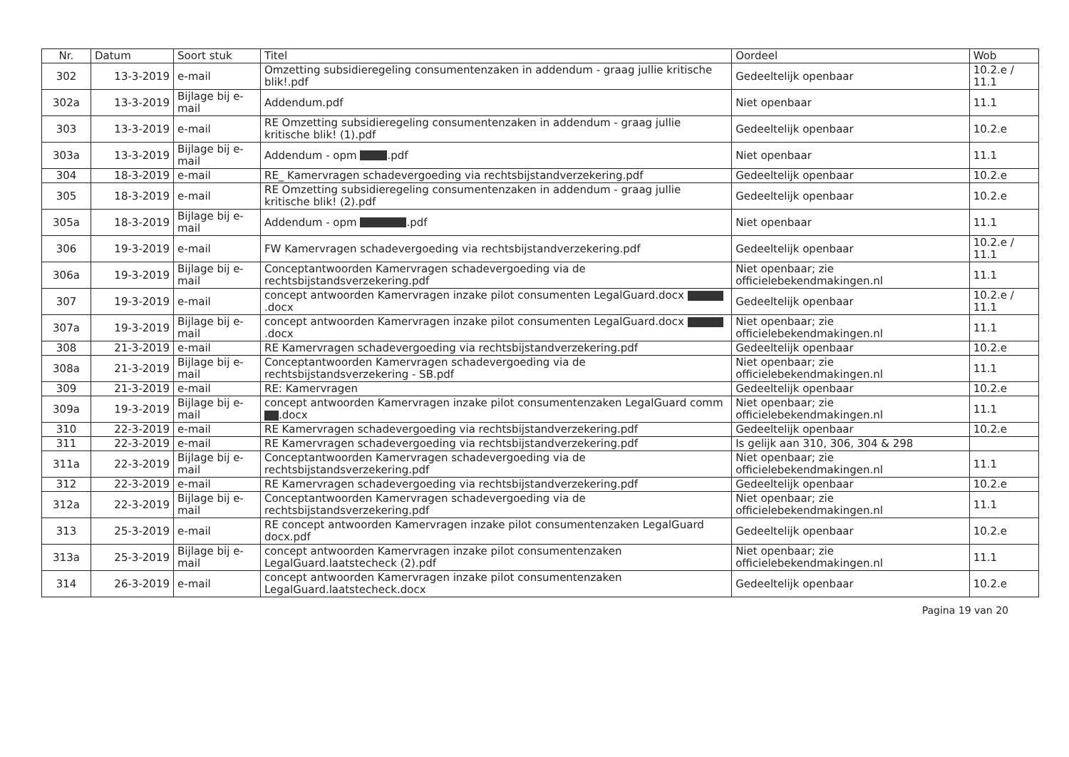| Nr. | Datum | Soort stuk | Titel | Oordeel | Wob |
| --- | --- | --- | --- | --- | --- |
| 302 | 13-3-2019 | e-mail | Omzetting subsidieregeling consumentenzaken in addendum - graag jullie kritische blik!.pdf | Gedeeltelijk openbaar | 10.2.e / 11.1 |
| 302a | 13-3-2019 | Bijlage bij e-mail | Addendum.pdf | Niet openbaar | 11.1 |
| 303 | 13-3-2019 | e-mail | RE Omzetting subsidieregeling consumentenzaken in addendum - graag jullie kritische blik! (1).pdf | Gedeeltelijk openbaar | 10.2.e |
| 303a | 13-3-2019 | Bijlage bij e-mail | Addendum - opm .pdf | Niet openbaar | 11.1 |
| 304 | 18-3-2019 | e-mail | RE_ Kamervragen schadevergoeding via rechtsbijstandverzekering.pdf | Gedeeltelijk openbaar | 10.2.e |
| 305 | 18-3-2019 | e-mail | RE Omzetting subsidieregeling consumentenzaken in addendum - graag jullie kritische blik! (2).pdf | Gedeeltelijk openbaar | 10.2.e |
| 305a | 18-3-2019 | Bijlage bij e-mail | Addendum - opm .pdf | Niet openbaar | 11.1 |
| 306 | 19-3-2019 | e-mail | FW Kamervragen schadevergoeding via rechtsbijstandverzekering.pdf | Gedeeltelijk openbaar | 10.2.e / 11.1 |
| 306a | 19-3-2019 | Bijlage bij e-mail | Conceptantwoorden Kamervragen schadevergoeding via de rechtsbijstandsverzekering.pdf | Niet openbaar; zie officielebekendmakingen.nl | 11.1 |
| 307 | 19-3-2019 | e-mail | concept antwoorden Kamervragen inzake pilot consumenten LegalGuard.docx .docx | Gedeeltelijk openbaar | 10.2.e / 11.1 |
| 307a | 19-3-2019 | Bijlage bij e-mail | concept antwoorden Kamervragen inzake pilot consumenten LegalGuard.docx .docx | Niet openbaar; zie officielebekendmakingen.nl | 11.1 |
| 308 | 21-3-2019 | e-mail | RE Kamervragen schadevergoeding via rechtsbijstandverzekering.pdf | Gedeeltelijk openbaar | 10.2.e |
| 308a | 21-3-2019 | Bijlage bij e-mail | Conceptantwoorden Kamervragen schadevergoeding via de rechtsbijstandsverzekering - SB.pdf | Niet openbaar; zie officielebekendmakingen.nl | 11.1 |
| 309 | 21-3-2019 | e-mail | RE: Kamervragen | Gedeeltelijk openbaar | 10.2.e |
| 309a | 19-3-2019 | Bijlage bij e-mail | concept antwoorden Kamervragen inzake pilot consumentenzaken LegalGuard comm .docx | Niet openbaar; zie officielebekendmakingen.nl | 11.1 |
| 310 | 22-3-2019 | e-mail | RE Kamervragen schadevergoeding via rechtsbijstandverzekering.pdf | Gedeeltelijk openbaar | 10.2.e |
| 311 | 22-3-2019 | e-mail | RE Kamervragen schadevergoeding via rechtsbijstandverzekering.pdf | Is gelijk aan 310, 306, 304 & 298 | |
| 311a | 22-3-2019 | Bijlage bij e-mail | Conceptantwoorden Kamervragen schadevergoeding via de rechtsbijstandsverzekering.pdf | Niet openbaar; zie officielebekendmakingen.nl | 11.1 |
| 312 | 22-3-2019 | e-mail | RE Kamervragen schadevergoeding via rechtsbijstandverzekering.pdf | Gedeeltelijk openbaar | 10.2.e |
| 312a | 22-3-2019 | Bijlage bij e-mail | Conceptantwoorden Kamervragen schadevergoeding via de rechtsbijstandsverzekering.pdf | Niet openbaar; zie officielebekendmakingen.nl | 11.1 |
| 313 | 25-3-2019 | e-mail | RE concept antwoorden Kamervragen inzake pilot consumentenzaken LegalGuard docx.pdf | Gedeeltelijk openbaar | 10.2.e |
| 313a | 25-3-2019 | Bijlage bij e-mail | concept antwoorden Kamervragen inzake pilot consumentenzaken LegalGuard.laatstecheck (2).pdf | Niet openbaar; zie officielebekendmakingen.nl | 11.1 |
| 314 | 26-3-2019 | e-mail | concept antwoorden Kamervragen inzake pilot consumentenzaken LegalGuard.laatstecheck.docx | Gedeeltelijk openbaar | 10.2.e |
Pagina 19 van 20